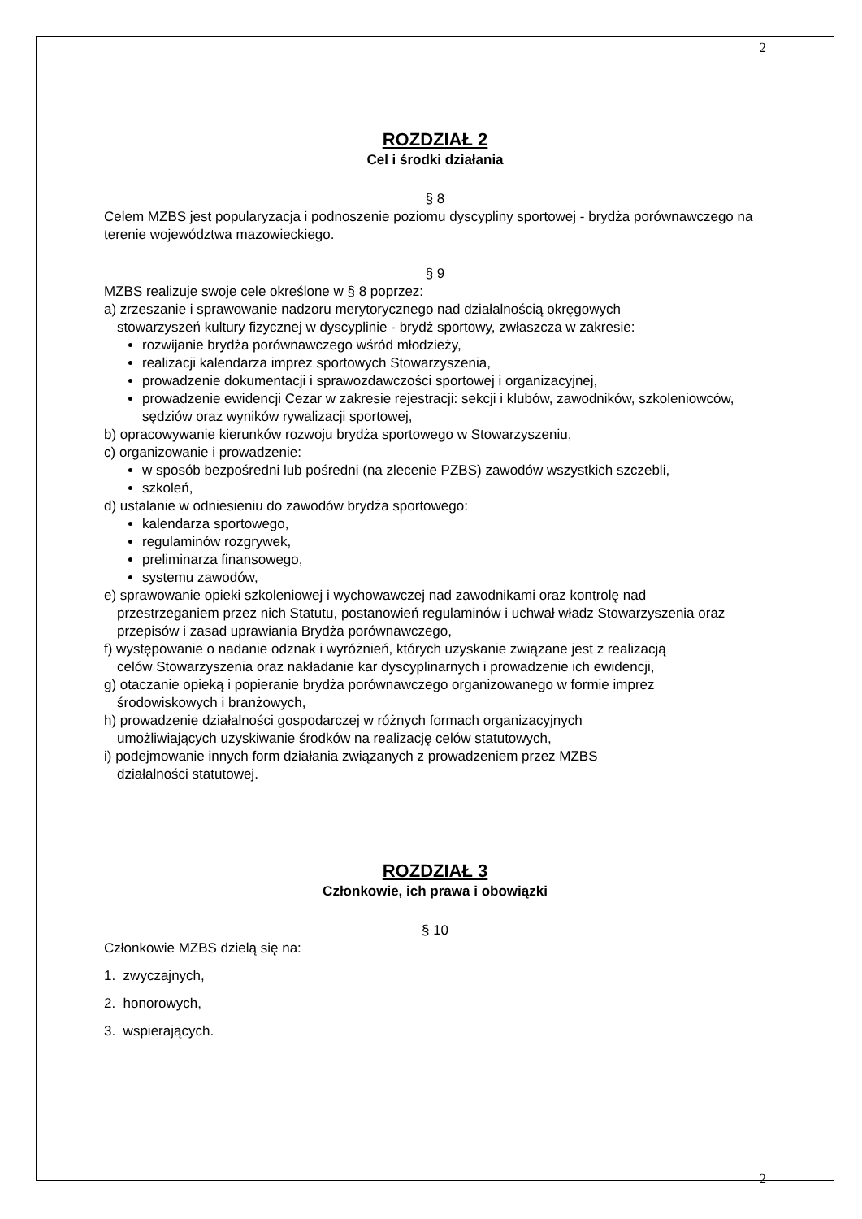2
ROZDZIAŁ 2
Cel i środki działania
§ 8
Celem MZBS jest popularyzacja i podnoszenie poziomu dyscypliny sportowej - brydża porównawczego na terenie województwa mazowieckiego.
§ 9
MZBS realizuje swoje cele określone w § 8 poprzez:
a) zrzeszanie i sprawowanie nadzoru merytorycznego nad działalnością okręgowych
stowarzyszeń kultury fizycznej w dyscyplinie - brydż sportowy, zwłaszcza w zakresie:
rozwijanie brydża porównawczego wśród młodzieży,
realizacji kalendarza imprez sportowych Stowarzyszenia,
prowadzenie dokumentacji i sprawozdawczości sportowej i organizacyjnej,
prowadzenie ewidencji Cezar w zakresie rejestracji: sekcji i klubów, zawodników, szkoleniowców, sędziów oraz wyników rywalizacji sportowej,
b) opracowywanie kierunków rozwoju brydża sportowego w Stowarzyszeniu,
c) organizowanie i prowadzenie:
w sposób bezpośredni lub pośredni (na zlecenie PZBS) zawodów wszystkich szczebli,
szkoleń,
d) ustalanie w odniesieniu do zawodów brydża sportowego:
kalendarza sportowego,
regulaminów rozgrywek,
preliminarza finansowego,
systemu zawodów,
e) sprawowanie opieki szkoleniowej i wychowawczej nad zawodnikami oraz kontrolę nad
przestrzeganiem przez nich Statutu, postanowień regulaminów i uchwał władz Stowarzyszenia oraz przepisów i zasad uprawiania Brydża porównawczego,
f) występowanie o nadanie odznak i wyróżnień, których uzyskanie związane jest z realizacją
celów Stowarzyszenia oraz nakładanie kar dyscyplinarnych i prowadzenie ich ewidencji,
g) otaczanie opieką i popieranie brydża porównawczego organizowanego w formie imprez
środowiskowych i branżowych,
h) prowadzenie działalności gospodarczej w różnych formach organizacyjnych
umożliwiających uzyskiwanie środków na realizację celów statutowych,
i) podejmowanie innych form działania związanych z prowadzeniem przez MZBS
działalności statutowej.
ROZDZIAŁ 3
Członkowie, ich prawa i obowiązki
§ 10
Członkowie MZBS dzielą się na:
1. zwyczajnych,
2. honorowych,
3. wspierających.
2